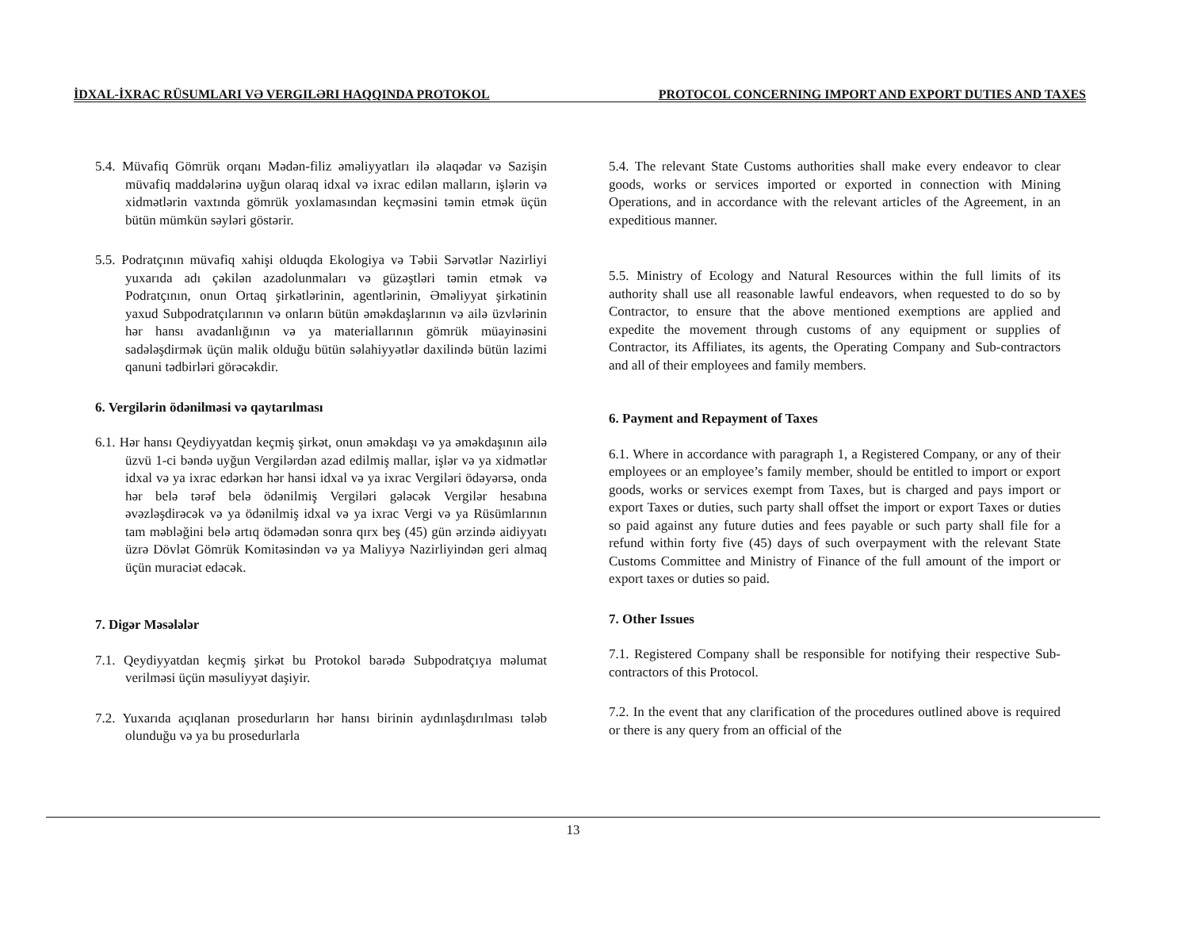İDXAL-İXRAC RÜSUMLARI VƏ VERGILƏRI HAQQINDA PROTOKOL PROTOCOL CONCERNING IMPORT AND EXPORT DUTIES AND TAXES
5.4. Müvafiq Gömrük orqanı Mədən-filiz əməliyyatları ilə əlaqədar və Sazişin müvafiq maddələrinə uyğun olaraq idxal və ixrac edilən malların, işlərin və xidmətlərin vaxtında gömrük yoxlamasından keçməsini təmin etmək üçün bütün mümkün səyləri göstərir.
5.5. Podratçının müvafiq xahişi olduqda Ekologiya və Təbii Sərvətlər Nazirliyi yuxarıda adı çəkilən azadolunmaları və güzəştləri təmin etmək və Podratçının, onun Ortaq şirkətlərinin, agentlərinin, Əməliyyat şirkətinin yaxud Subpodratçılarının və onların bütün əməkdaşlarının və ailə üzvlərinin hər hansı avadanlığının və ya materiallarının gömrük müayinəsini sadələşdirmək üçün malik olduğu bütün səlahiyyətlər daxilində bütün lazimi qanuni tədbirləri görəcəkdir.
6. Vergilərin ödənilməsi və qaytarılması
6.1. Hər hansı Qeydiyyatdan keçmiş şirkət, onun əməkdaşı və ya əməkdaşının ailə üzvü 1-ci bəndə uyğun Vergilərdən azad edilmiş mallar, işlər və ya xidmətlər idxal və ya ixrac edərkən hər hansi idxal və ya ixrac Vergiləri ödəyərsə, onda hər belə tərəf belə ödənilmiş Vergiləri gələcək Vergilər hesabına əvəzləşdirəcək və ya ödənilmiş idxal və ya ixrac Vergi və ya Rüsümlarının tam məbləğini belə artıq ödəmədən sonra qırx beş (45) gün ərzində aidiyyatı üzrə Dövlət Gömrük Komitəsindən və ya Maliyyə Nazirliyindən geri almaq üçün muraciət edəcək.
7. Digər Məsələlər
7.1. Qeydiyyatdan keçmiş şirkət bu Protokol barədə Subpodratçıya məlumat verilməsi üçün məsuliyyət daşiyir.
7.2. Yuxarıda açıqlanan prosedurların hər hansı birinin aydınlaşdırılması tələb olunduğu və ya bu prosedurlarla
5.4. The relevant State Customs authorities shall make every endeavor to clear goods, works or services imported or exported in connection with Mining Operations, and in accordance with the relevant articles of the Agreement, in an expeditious manner.
5.5. Ministry of Ecology and Natural Resources within the full limits of its authority shall use all reasonable lawful endeavors, when requested to do so by Contractor, to ensure that the above mentioned exemptions are applied and expedite the movement through customs of any equipment or supplies of Contractor, its Affiliates, its agents, the Operating Company and Sub-contractors and all of their employees and family members.
6. Payment and Repayment of Taxes
6.1. Where in accordance with paragraph 1, a Registered Company, or any of their employees or an employee’s family member, should be entitled to import or export goods, works or services exempt from Taxes, but is charged and pays import or export Taxes or duties, such party shall offset the import or export Taxes or duties so paid against any future duties and fees payable or such party shall file for a refund within forty five (45) days of such overpayment with the relevant State Customs Committee and Ministry of Finance of the full amount of the import or export taxes or duties so paid.
7. Other Issues
7.1. Registered Company shall be responsible for notifying their respective Sub-contractors of this Protocol.
7.2. In the event that any clarification of the procedures outlined above is required or there is any query from an official of the
13